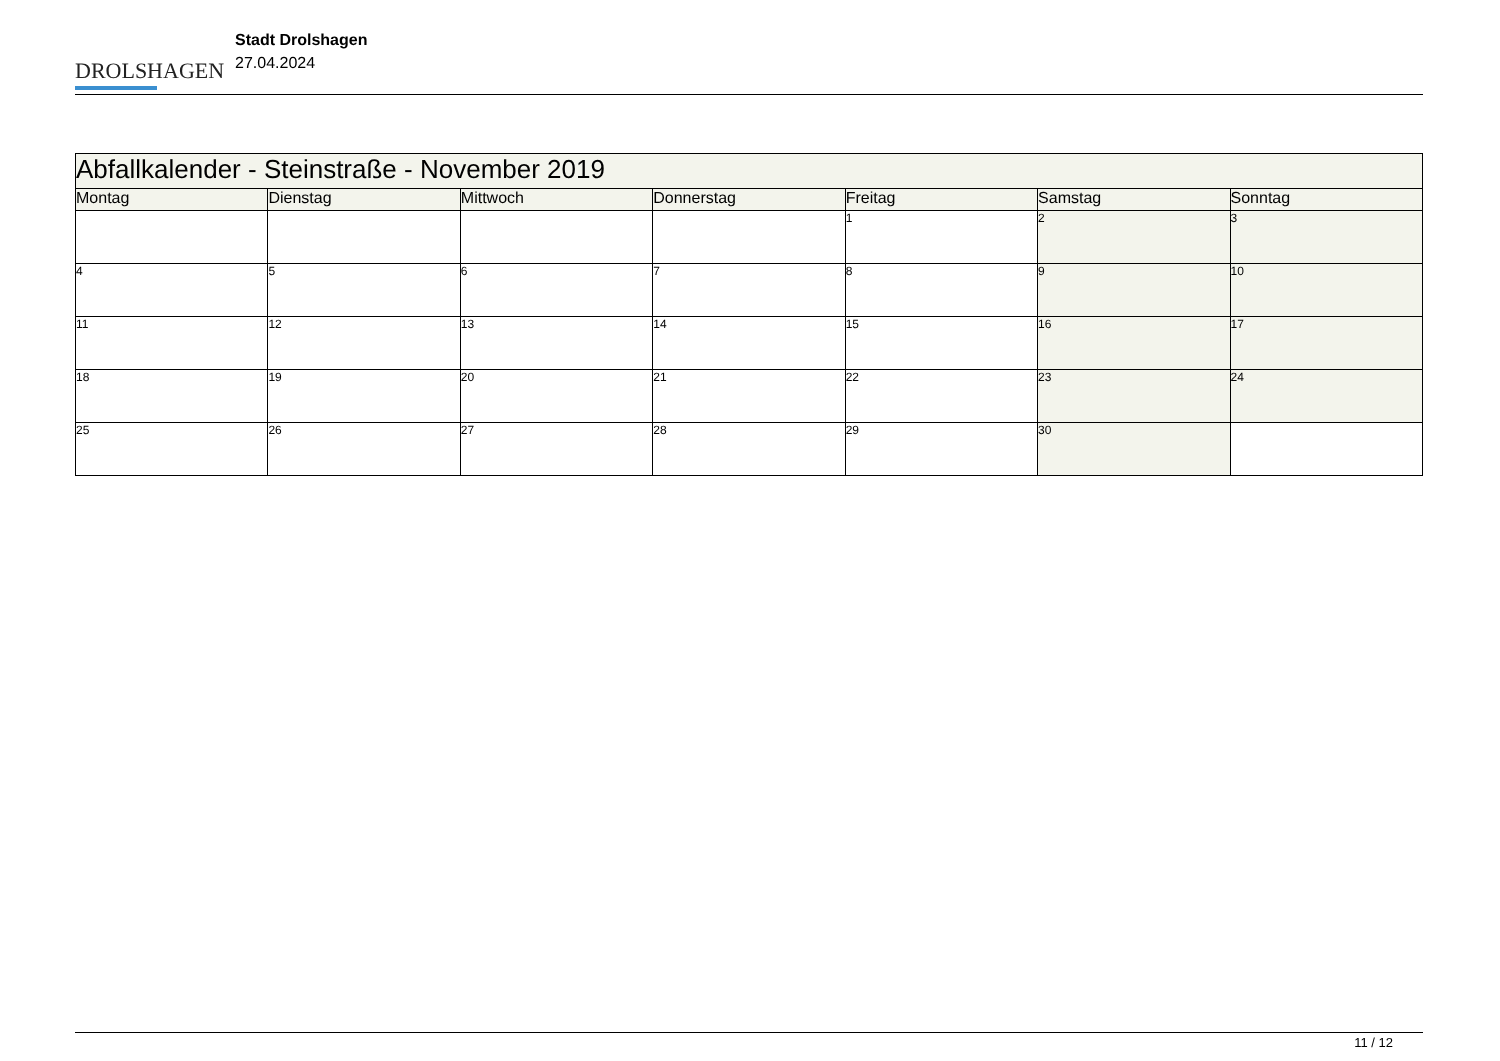DROLSHAGEN
Stadt Drolshagen
27.04.2024
| Abfallkalender - Steinstraße - November 2019 | | | | | | |
| --- | --- | --- | --- | --- | --- | --- |
| Montag | Dienstag | Mittwoch | Donnerstag | Freitag | Samstag | Sonntag |
| | | | | 1 | 2 | 3 |
| 4 | 5 | 6 | 7 | 8 | 9 | 10 |
| 11 | 12 | 13 | 14 | 15 | 16 | 17 |
| 18 | 19 | 20 | 21 | 22 | 23 | 24 |
| 25 | 26 | 27 | 28 | 29 | 30 | |
11 / 12